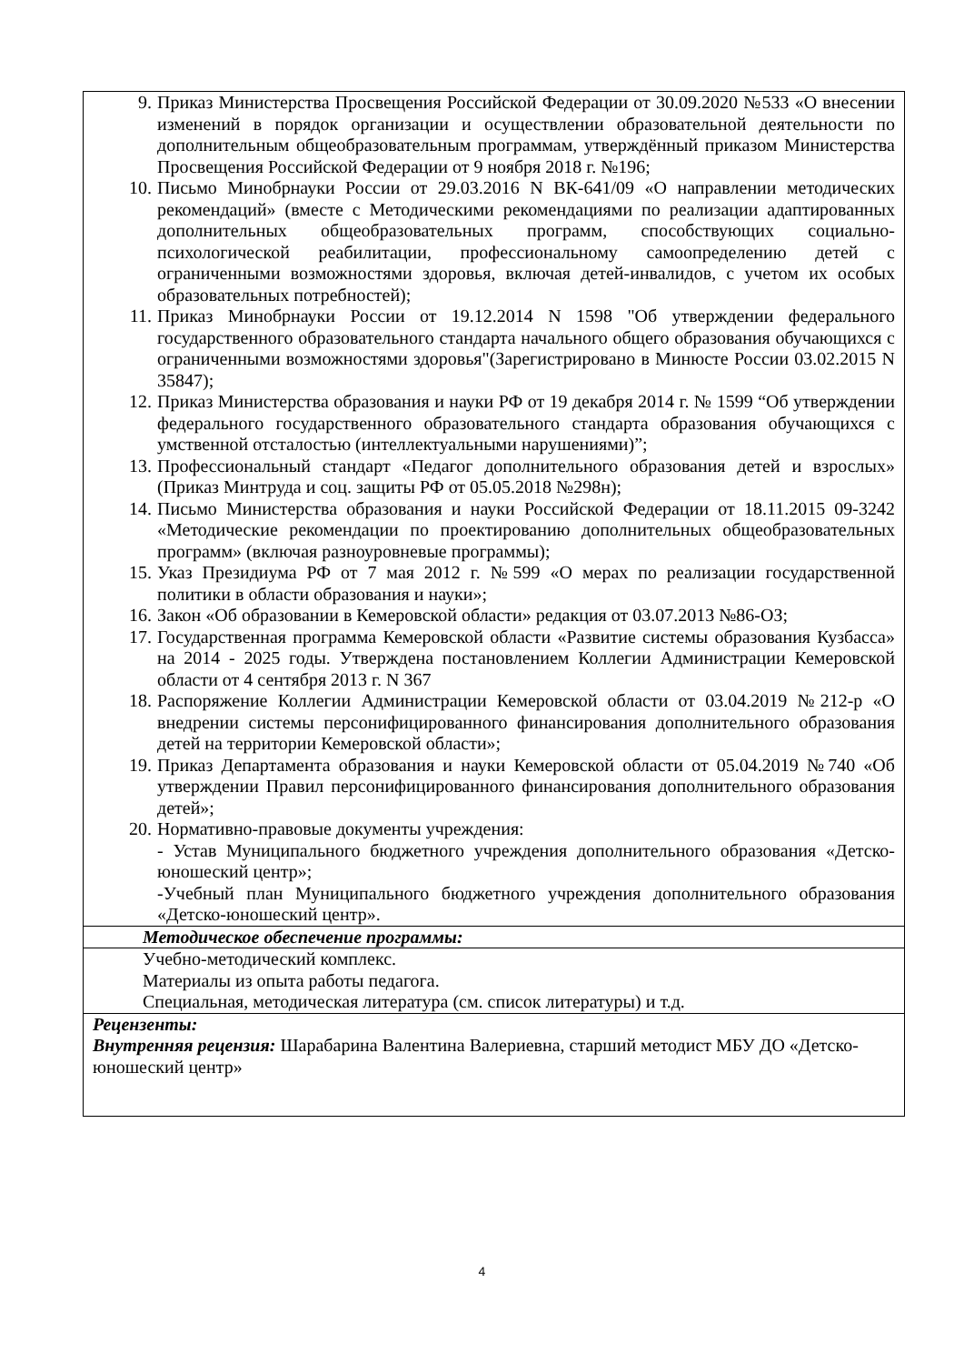| 9. Приказ Министерства Просвещения Российской Федерации от 30.09.2020 №533 «О внесении изменений в порядок организации и осуществлении образовательной деятельности по дополнительным общеобразовательным программам, утверждённый приказом Министерства Просвещения Российской Федерации от 9 ноября 2018 г. №196; 10. Письмо Минобрнауки России от 29.03.2016 N ВК-641/09 «О направлении методических рекомендаций» (вместе с Методическими рекомендациями по реализации адаптированных дополнительных общеобразовательных программ, способствующих социально-психологической реабилитации, профессиональному самоопределению детей с ограниченными возможностями здоровья, включая детей-инвалидов, с учетом их особых образовательных потребностей); 11. Приказ Минобрнауки России от 19.12.2014 N 1598 "Об утверждении федерального государственного образовательного стандарта начального общего образования обучающихся с ограниченными возможностями здоровья"(Зарегистрировано в Минюсте России 03.02.2015 N 35847); 12. Приказ Министерства образования и науки РФ от 19 декабря 2014 г. № 1599 “Об утверждении федерального государственного образовательного стандарта образования обучающихся с умственной отсталостью (интеллектуальными нарушениями)”; 13. Профессиональный стандарт «Педагог дополнительного образования детей и взрослых» (Приказ Минтруда и соц. защиты РФ от 05.05.2018 №298н); 14. Письмо Министерства образования и науки Российской Федерации от 18.11.2015 09-3242 «Методические рекомендации по проектированию дополнительных общеобразовательных программ» (включая разноуровневые программы); 15. Указ Президиума РФ от 7 мая 2012 г. №599 «О мерах по реализации государственной политики в области образования и науки»; 16. Закон «Об образовании в Кемеровской области» редакция от 03.07.2013 №86-ОЗ; 17. Государственная программа Кемеровской области «Развитие системы образования Кузбасса» на 2014 - 2025 годы. Утверждена постановлением Коллегии Администрации Кемеровской области от 4 сентября 2013 г. N 367 18. Распоряжение Коллегии Администрации Кемеровской области от 03.04.2019 №212-р «О внедрении системы персонифицированного финансирования дополнительного образования детей на территории Кемеровской области»; 19. Приказ Департамента образования и науки Кемеровской области от 05.04.2019 №740 «Об утверждении Правил персонифицированного финансирования дополнительного образования детей»; 20. Нормативно-правовые документы учреждения: - Устав Муниципального бюджетного учреждения дополнительного образования «Детско-юношеский центр»; -Учебный план Муниципального бюджетного учреждения дополнительного образования «Детско-юношеский центр». |
| Методическое обеспечение программы: |
| Учебно-методический комплекс. Материалы из опыта работы педагога. Специальная, методическая литература (см. список литературы) и т.д. |
| Рецензенты: Внутренняя рецензия: Шарабарина Валентина Валериевна, старший методист МБУ ДО «Детско-юношеский центр» |
4